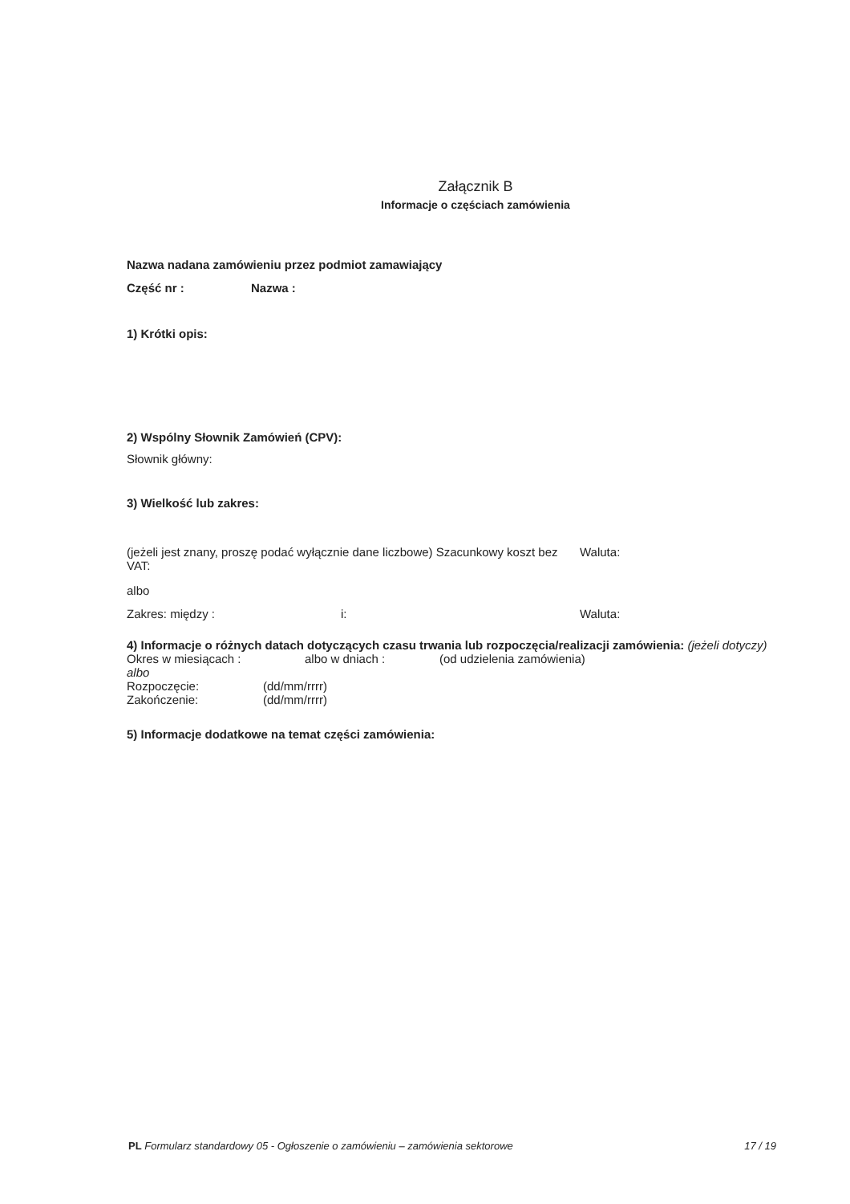Załącznik B
Informacje o częściach zamówienia
Nazwa nadana zamówieniu przez podmiot zamawiający
Część nr : Nazwa :
1) Krótki opis:
2) Wspólny Słownik Zamówień (CPV):
Słownik główny:
3) Wielkość lub zakres:
(jeżeli jest znany, proszę podać wyłącznie dane liczbowe) Szacunkowy koszt bez VAT: Waluta:
albo
Zakres: między : i: Waluta:
4) Informacje o różnych datach dotyczących czasu trwania lub rozpoczęcia/realizacji zamówienia: (jeżeli dotyczy)
Okres w miesiącach : albo w dniach : (od udzielenia zamówienia)
albo
Rozpoczęcie: (dd/mm/rrrr)
Zakończenie: (dd/mm/rrrr)
5) Informacje dodatkowe na temat części zamówienia:
PL Formularz standardowy 05 - Ogłoszenie o zamówieniu – zamówienia sektorowe 17 / 19